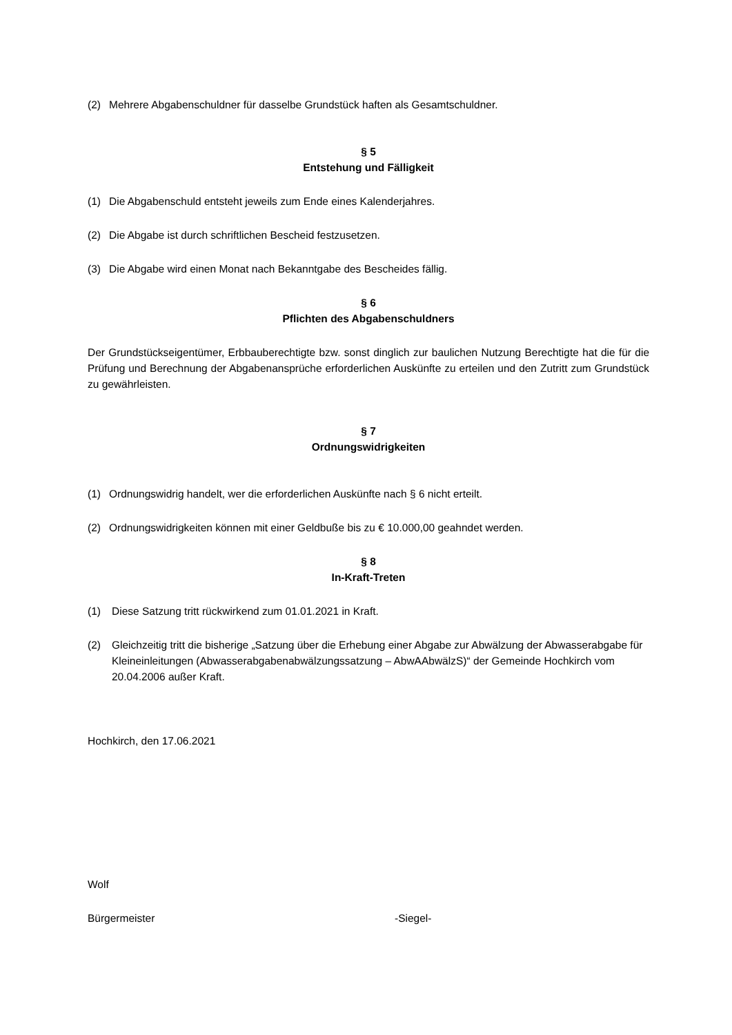(2) Mehrere Abgabenschuldner für dasselbe Grundstück haften als Gesamtschuldner.
§ 5
Entstehung und Fälligkeit
(1) Die Abgabenschuld entsteht jeweils zum Ende eines Kalenderjahres.
(2) Die Abgabe ist durch schriftlichen Bescheid festzusetzen.
(3) Die Abgabe wird einen Monat nach Bekanntgabe des Bescheides fällig.
§ 6
Pflichten des Abgabenschuldners
Der Grundstückseigentümer, Erbbauberechtigte bzw. sonst dinglich zur baulichen Nutzung Berechtigte hat die für die Prüfung und Berechnung der Abgabenansprüche erforderlichen Auskünfte zu erteilen und den Zutritt zum Grundstück zu gewährleisten.
§ 7
Ordnungswidrigkeiten
(1) Ordnungswidrig handelt, wer die erforderlichen Auskünfte nach § 6 nicht erteilt.
(2) Ordnungswidrigkeiten können mit einer Geldbuße bis zu € 10.000,00 geahndet werden.
§ 8
In-Kraft-Treten
(1) Diese Satzung tritt rückwirkend zum 01.01.2021 in Kraft.
(2) Gleichzeitig tritt die bisherige „Satzung über die Erhebung einer Abgabe zur Abwälzung der Abwasserabgabe für Kleineinleitungen (Abwasserabgabenabwälzungssatzung – AbwAAbwälzS)“ der Gemeinde Hochkirch vom 20.04.2006 außer Kraft.
Hochkirch, den 17.06.2021
Wolf
Bürgermeister -Siegel-